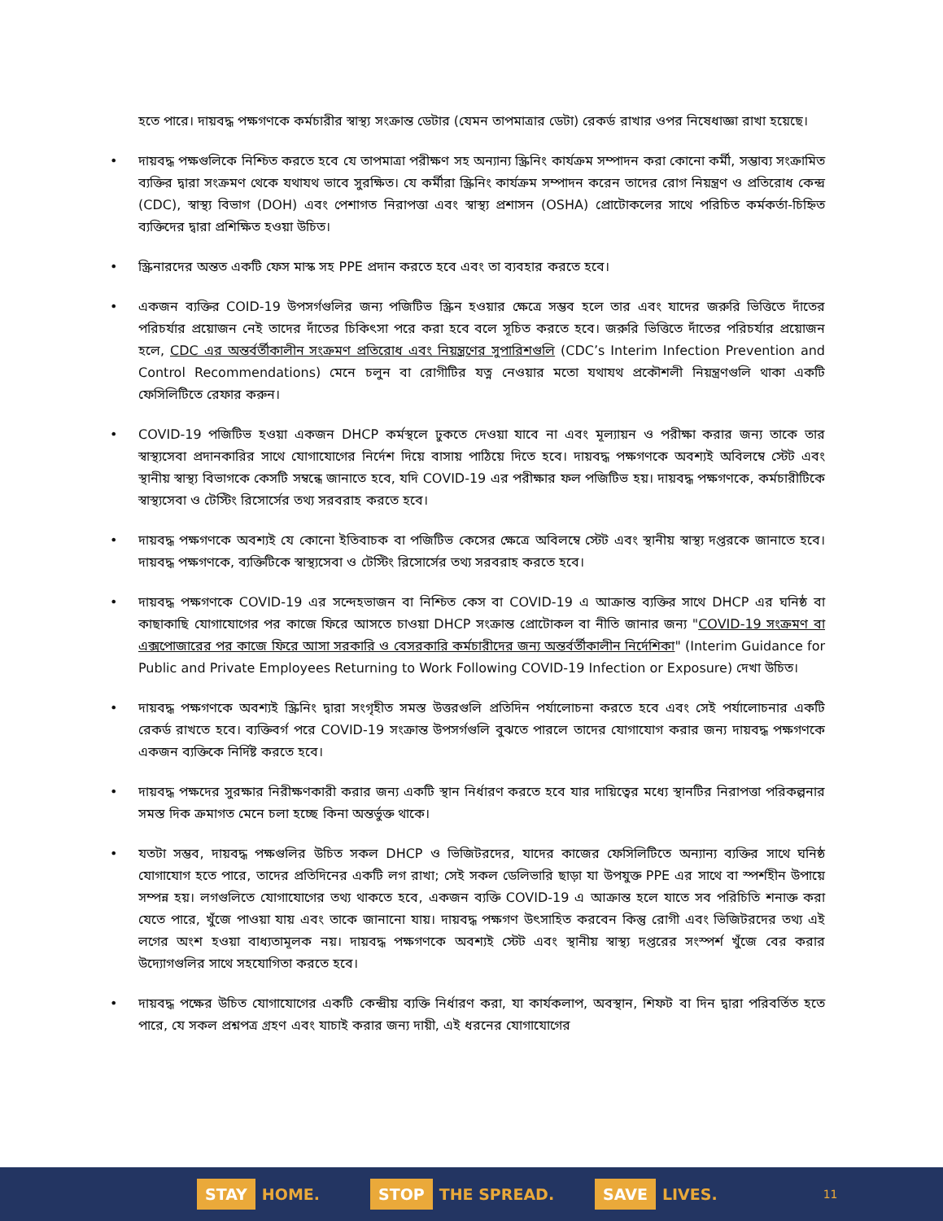হতে পারে। দায়বদ্ধ পক্ষগণকে কর্মচারীর স্বাস্থ্য সংক্রান্ত ডেটার (যেমন তাপমাত্রার ডেটা) রেকর্ড রাখার ওপর নিষেধাজ্ঞা রাখা হয়েছে।
• দায়বদ্ধ পক্ষগুলিকে নিশ্চিত করতে হবে যে তাপমাত্রা পরীক্ষণ সহ অন্যান্য স্ক্রিনিং কার্যক্রম সম্পাদন করা কোনো কর্মী, সম্ভাব্য সংক্রামিত ব্যক্তির দ্বারা সংক্রমণ থেকে যথাযথ ভাবে সুরক্ষিত। যে কর্মীরা স্ক্রিনিং কার্যক্রম সম্পাদন করেন তাদের রোগ নিয়ন্ত্রণ ও প্রতিরোধ কেন্দ্র (CDC), স্বাস্থ্য বিভাগ (DOH) এবং পেশাগত নিরাপত্তা এবং স্বাস্থ্য প্রশাসন (OSHA) প্রোটোকলের সাথে পরিচিত কর্মকর্তা-চিহ্নিত ব্যক্তিদের দ্বারা প্রশিক্ষিত হওয়া উচিত।
• স্ক্রিনারদের অন্তত একটি ফেস মাস্ক সহ PPE প্রদান করতে হবে এবং তা ব্যবহার করতে হবে।
• একজন ব্যক্তির COID-19 উপসর্গগুলির জন্য পজিটিভ স্ক্রিন হওয়ার ক্ষেত্রে সম্ভব হলে তার এবং যাদের জরুরি ভিত্তিতে দাঁতের পরিচর্যার প্রয়োজন নেই তাদের দাঁতের চিকিৎসা পরে করা হবে বলে সূচিত করতে হবে। জরুরি ভিত্তিতে দাঁতের পরিচর্যার প্রয়োজন হলে, CDC এর অন্তর্বর্তীকালীন সংক্রমণ প্রতিরোধ এবং নিয়ন্ত্রণের সুপারিশগুলি (CDC’s Interim Infection Prevention and Control Recommendations) মেনে চলুন বা রোগীটির যত্ন নেওয়ার মতো যথাযথ প্রকৌশলী নিয়ন্ত্রণগুলি থাকা একটি ফেসিলিটিতে রেফার করুন।
• COVID-19 পজিটিভ হওয়া একজন DHCP কর্মস্থলে ঢুকতে দেওয়া যাবে না এবং মূল্যায়ন ও পরীক্ষা করার জন্য তাকে তার স্বাস্থ্যসেবা প্রদানকারির সাথে যোগাযোগের নির্দেশ দিয়ে বাসায় পাঠিয়ে দিতে হবে। দায়বদ্ধ পক্ষগণকে অবশ্যই অবিলম্বে স্টেট এবং স্থানীয় স্বাস্থ্য বিভাগকে কেসটি সম্বন্ধে জানাতে হবে, যদি COVID-19 এর পরীক্ষার ফল পজিটিভ হয়। দায়বদ্ধ পক্ষগণকে, কর্মচারীটিকে স্বাস্থ্যসেবা ও টেস্টিং রিসোর্সের তথ্য সরবরাহ করতে হবে।
• দায়বদ্ধ পক্ষগণকে অবশ্যই যে কোনো ইতিবাচক বা পজিটিভ কেসের ক্ষেত্রে অবিলম্বে স্টেট এবং স্থানীয় স্বাস্থ্য দপ্তরকে জানাতে হবে। দায়বদ্ধ পক্ষগণকে, ব্যক্তিটিকে স্বাস্থ্যসেবা ও টেস্টিং রিসোর্সের তথ্য সরবরাহ করতে হবে।
• দায়বদ্ধ পক্ষগণকে COVID-19 এর সন্দেহভাজন বা নিশ্চিত কেস বা COVID-19 এ আক্রান্ত ব্যক্তির সাথে DHCP এর ঘনিষ্ঠ বা কাছাকাছি যোগাযোগের পর কাজে ফিরে আসতে চাওয়া DHCP সংক্রান্ত প্রোটোকল বা নীতি জানার জন্য "COVID-19 সংক্রমণ বা এক্সপোজারের পর কাজে ফিরে আসা সরকারি ও বেসরকারি কর্মচারীদের জন্য অন্তর্বর্তীকালীন নির্দেশিকা" (Interim Guidance for Public and Private Employees Returning to Work Following COVID-19 Infection or Exposure) দেখা উচিত।
• দায়বদ্ধ পক্ষগণকে অবশ্যই স্ক্রিনিং দ্বারা সংগৃহীত সমস্ত উত্তরগুলি প্রতিদিন পর্যালোচনা করতে হবে এবং সেই পর্যালোচনার একটি রেকর্ড রাখতে হবে। ব্যক্তিবর্গ পরে COVID-19 সংক্রান্ত উপসর্গগুলি বুঝতে পারলে তাদের যোগাযোগ করার জন্য দায়বদ্ধ পক্ষগণকে একজন ব্যক্তিকে নির্দিষ্ট করতে হবে।
• দায়বদ্ধ পক্ষদের সুরক্ষার নিরীক্ষণকারী করার জন্য একটি স্থান নির্ধারণ করতে হবে যার দায়িত্বের মধ্যে স্থানটির নিরাপত্তা পরিকল্পনার সমস্ত দিক ক্রমাগত মেনে চলা হচ্ছে কিনা অন্তর্ভুক্ত থাকে।
• যতটা সম্ভব, দায়বদ্ধ পক্ষগুলির উচিত সকল DHCP ও ভিজিটরদের, যাদের কাজের ফেসিলিটিতে অন্যান্য ব্যক্তির সাথে ঘনিষ্ঠ যোগাযোগ হতে পারে, তাদের প্রতিদিনের একটি লগ রাখা; সেই সকল ডেলিভারি ছাড়া যা উপযুক্ত PPE এর সাথে বা স্পর্শহীন উপায়ে সম্পন্ন হয়। লগগুলিতে যোগাযোগের তথ্য থাকতে হবে, একজন ব্যক্তি COVID-19 এ আক্রান্ত হলে যাতে সব পরিচিতি শনাক্ত করা যেতে পারে, খুঁজে পাওয়া যায় এবং তাকে জানানো যায়। দায়বদ্ধ পক্ষগণ উৎসাহিত করবেন কিন্তু রোগী এবং ভিজিটরদের তথ্য এই লগের অংশ হওয়া বাধ্যতামূলক নয়। দায়বদ্ধ পক্ষগণকে অবশ্যই স্টেট এবং স্থানীয় স্বাস্থ্য দপ্তরের সংস্পর্শ খুঁজে বের করার উদ্যোগগুলির সাথে সহযোগিতা করতে হবে।
• দায়বদ্ধ পক্ষের উচিত যোগাযোগের একটি কেন্দ্রীয় ব্যক্তি নির্ধারণ করা, যা কার্যকলাপ, অবস্থান, শিফট বা দিন দ্বারা পরিবর্তিত হতে পারে, যে সকল প্রশ্নপত্র গ্রহণ এবং যাচাই করার জন্য দায়ী, এই ধরনের যোগাযোগের
STAY HOME.
STOP THE SPREAD.
SAVE LIVES.
11